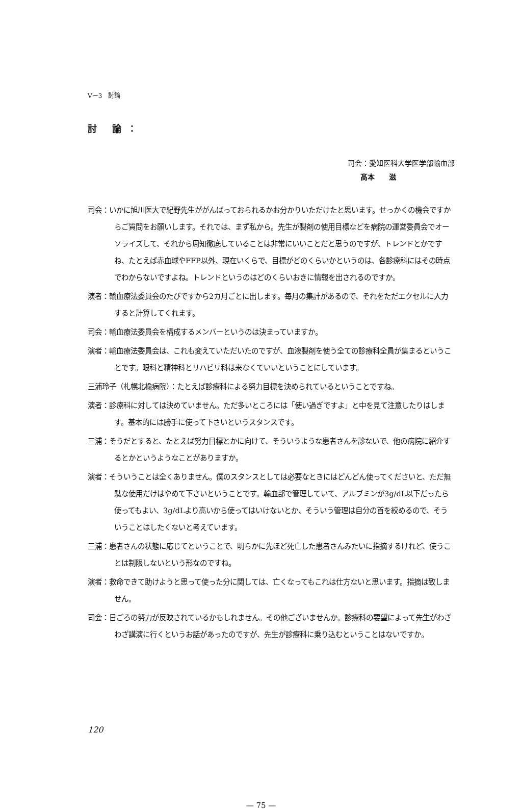V－3　討論
討 論：
司会：愛知医科大学医学部輸血部
髙本　　滋
司会：いかに旭川医大で紀野先生ががんばっておられるかお分かりいただけたと思います。せっかくの機会ですからご質問をお願いします。それでは、まず私から。先生が製剤の使用目標などを病院の運営委員会でオーソライズして、それから周知徹底していることは非常にいいことだと思うのですが、トレンドとかですね、たとえば赤血球やFFP以外、現在いくらで、目標がどのくらいかというのは、各診療科にはその時点でわからないですよね。トレンドというのはどのくらいおきに情報を出されるのですか。
演者：輸血療法委員会のたびですから2カ月ごとに出します。毎月の集計があるので、それをただエクセルに入力すると計算してくれます。
司会：輸血療法委員会を構成するメンバーというのは決まっていますか。
演者：輸血療法委員会は、これも変えていただいたのですが、血液製剤を使う全ての診療科全員が集まるということです。眼科と精神科とリハビリ科は来なくていいということにしています。
三浦玲子（札幌北楡病院）：たとえば診療科による努力目標を決められているということですね。
演者：診療科に対しては決めていません。ただ多いところには「使い過ぎですよ」と中を見て注意したりはします。基本的には勝手に使って下さいというスタンスです。
三浦：そうだとすると、たとえば努力目標とかに向けて、そういうような患者さんを診ないで、他の病院に紹介するとかというようなことがありますか。
演者：そういうことは全くありません。僕のスタンスとしては必要なときにはどんどん使ってくださいと、ただ無駄な使用だけはやめて下さいということです。輸血部で管理していて、アルブミンが3g/dL以下だったら使ってもよい、3g/dLより高いから使ってはいけないとか、そういう管理は自分の首を絞めるので、そういうことはしたくないと考えています。
三浦：患者さんの状態に応じてということで、明らかに先ほど死亡した患者さんみたいに指摘するけれど、使うことは制限しないという形なのですね。
演者：救命できて助けようと思って使った分に関しては、亡くなってもこれは仕方ないと思います。指摘は致しません。
司会：日ごろの努力が反映されているかもしれません。その他ございませんか。診療科の要望によって先生がわざわざ講演に行くというお話があったのですが、先生が診療科に乗り込むということはないですか。
120
— 75 —